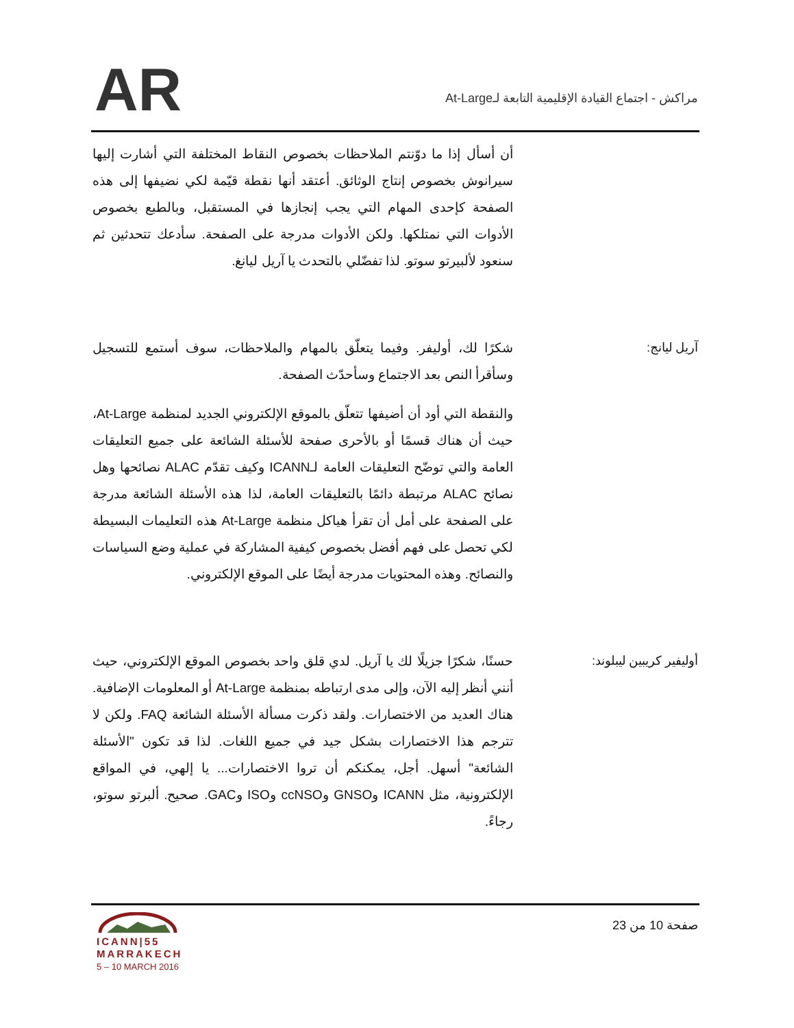AR
مراكش - اجتماع القيادة الإقليمية التابعة لـAt-Large
أن أسأل إذا ما دوّنتم الملاحظات بخصوص النقاط المختلفة التي أشارت إليها سيرانوش بخصوص إنتاج الوثائق. أعتقد أنها نقطة قيّمة لكي نضيفها إلى هذه الصفحة كإحدى المهام التي يجب إنجازها في المستقبل، وبالطبع بخصوص الأدوات التي نمتلكها. ولكن الأدوات مدرجة على الصفحة. سأدعك تتحدثين ثم سنعود لألبيرتو سوتو. لذا تفضّلي بالتحدث يا آريل ليانغ.
آريل ليانج: شكرًا لك، أوليفر. وفيما يتعلّق بالمهام والملاحظات، سوف أستمع للتسجيل وسأقرأ النص بعد الاجتماع وسأحدّث الصفحة.
والنقطة التي أود أن أضيفها تتعلّق بالموقع الإلكتروني الجديد لمنظمة At-Large، حيث أن هناك قسمًا أو بالأحرى صفحة للأسئلة الشائعة على جميع التعليقات العامة والتي توضّح التعليقات العامة لـICANN وكيف تقدّم ALAC نصائحها وهل نصائح ALAC مرتبطة دائمًا بالتعليقات العامة، لذا هذه الأسئلة الشائعة مدرجة على الصفحة على أمل أن تقرأ هياكل منظمة At-Large هذه التعليمات البسيطة لكي تحصل على فهم أفضل بخصوص كيفية المشاركة في عملية وضع السياسات والنصائح. وهذه المحتويات مدرجة أيضًا على الموقع الإلكتروني.
أوليفير كريبين ليبلوند:
حسنًا، شكرًا جزيلًا لك يا آريل. لدي قلق واحد بخصوص الموقع الإلكتروني، حيث أنني أنظر إليه الآن، وإلى مدى ارتباطه بمنظمة At-Large أو المعلومات الإضافية. هناك العديد من الاختصارات. ولقد ذكرت مسألة الأسئلة الشائعة FAQ. ولكن لا تترجم هذا الاختصارات بشكل جيد في جميع اللغات. لذا قد تكون "الأسئلة الشائعة" أسهل. أجل، يمكنكم أن تروا الاختصارات... يا إلهي، في المواقع الإلكترونية، مثل ICANN وGNSO وccNSO وISO وGAC. صحيح. ألبرتو سوتو، رجاءً.
صفحة 10 من 23
ICANN|55
MARRAKECH
5 – 10 MARCH 2016